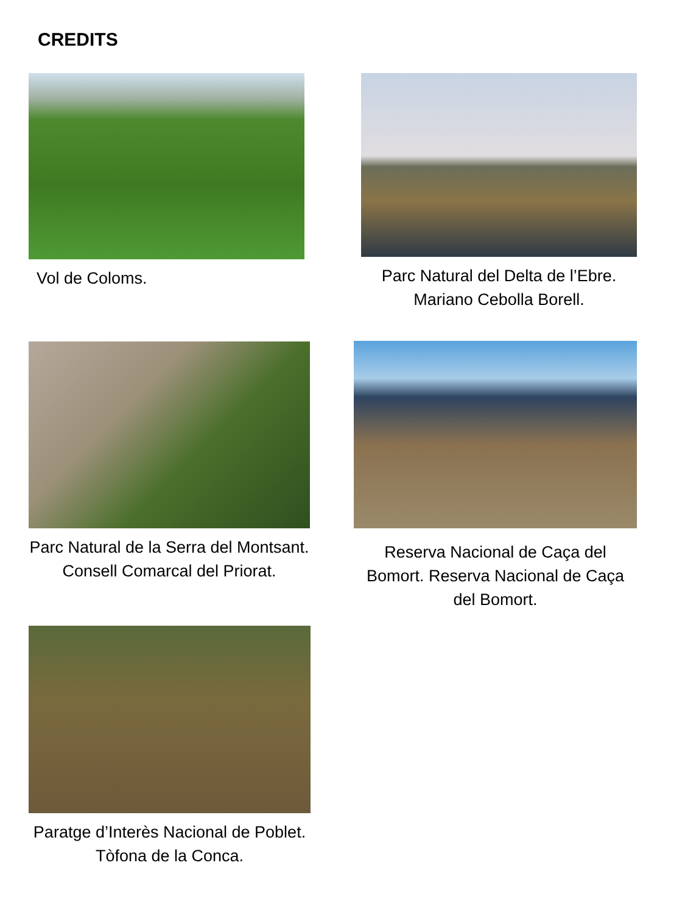CREDITS
Vol de Coloms.
Parc Natural del Delta de l’Ebre. Mariano Cebolla Borell.
Parc Natural de la Serra del Montsant. Consell Comarcal del Priorat.
Reserva Nacional de Caça del Bomort. Reserva Nacional de Caça del Bomort.
Paratge d’Interès Nacional de Poblet. Tòfona de la Conca.